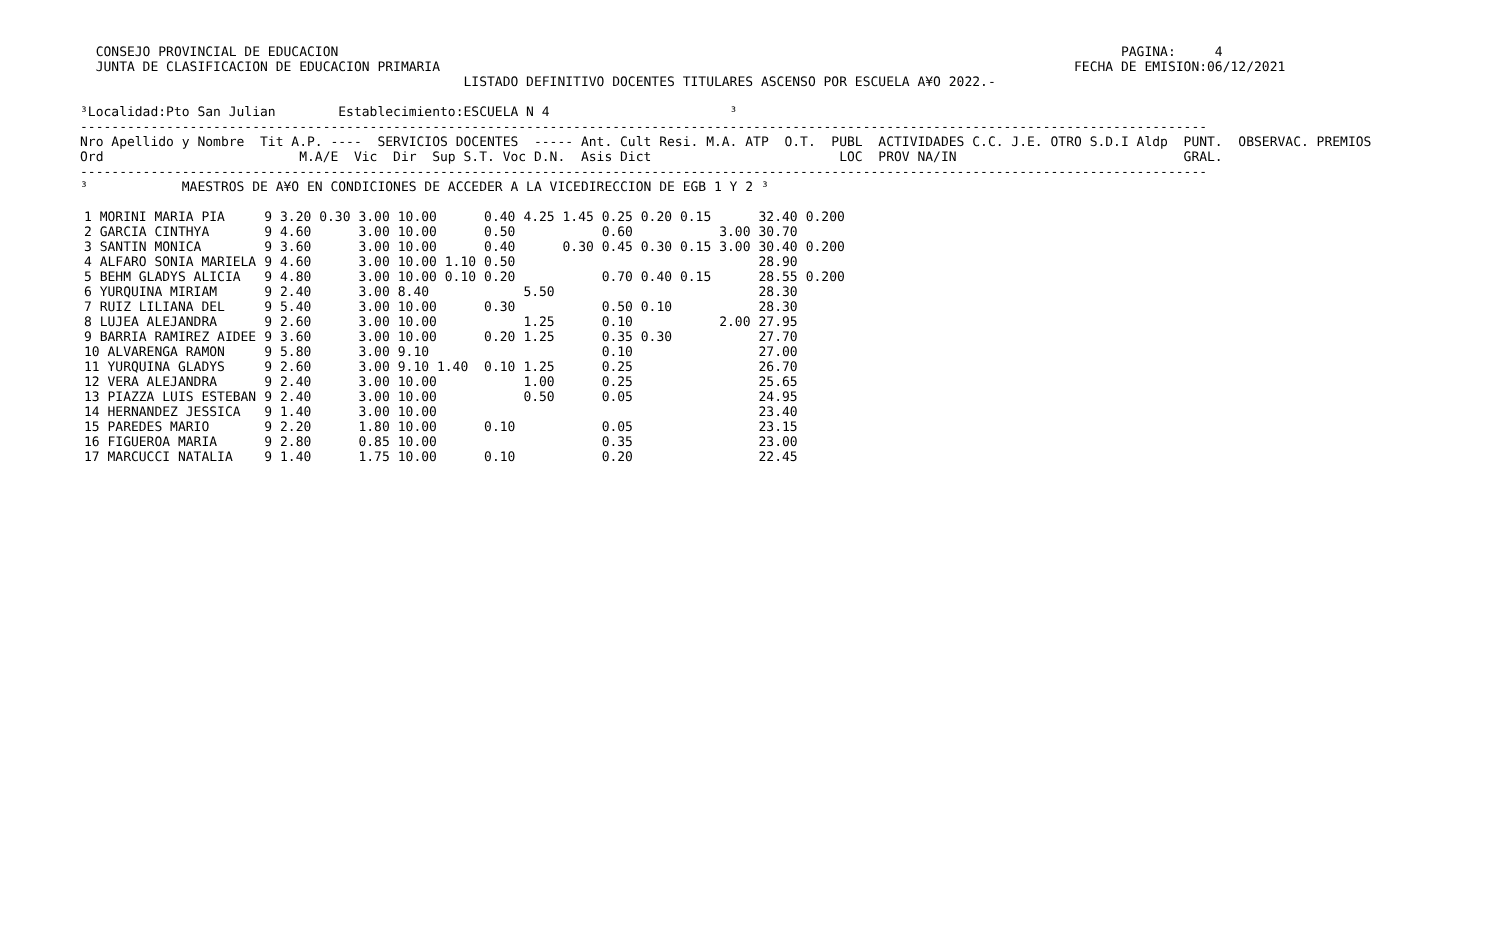CONSEJO PROVINCIAL DE EDUCACION                                                                                                    PAGINA:     4
  JUNTA DE CLASIFICACION DE EDUCACION PRIMARIA                                                                                 FECHA DE EMISION:06/12/2021
                                                 LISTADO DEFINITIVO DOCENTES TITULARES ASCENSO POR ESCUELA A¥O 2022.-

³Localidad:Pto San Julian        Establecimiento:ESCUELA N 4                       ³
------------------------------------------------------------------------------------------------------------------------------------------------
Nro Apellido y Nombre  Tit A.P. ----  SERVICIOS DOCENTES  ----- Ant. Cult Resi. M.A. ATP  O.T.  PUBL  ACTIVIDADES C.C. J.E. OTRO S.D.I Aldp  PUNT.  OBSERVAC. PREMIOS
Ord                         M.A/E  Vic  Dir  Sup S.T. Voc D.N.  Asis Dict                        LOC  PROV NA/IN                             GRAL.
------------------------------------------------------------------------------------------------------------------------------------------------
³            MAESTROS DE A¥O EN CONDICIONES DE ACCEDER A LA VICEDIRECCION DE EGB 1 Y 2 ³
| 1 MORINI MARIA PIA | 9 | 3.20 0.30 | 3.00 | 10.00 | 0.40 | 4.25 1.45 0.25 0.20 0.15 | | 32.40 | 0.200 |
| 2 GARCIA CINTHYA | 9 | 4.60 | 3.00 | 10.00 | 0.50 | 0.60 | 3.00 | 30.70 | |
| 3 SANTIN MONICA | 9 | 3.60 | 3.00 | 10.00 | 0.40 | 0.30 0.45 0.30 0.15 | 3.00 | 30.40 | 0.200 |
| 4 ALFARO SONIA MARIELA | 9 | 4.60 | 3.00 | 10.00 1.10 | 0.50 | | | 28.90 | |
| 5 BEHM GLADYS ALICIA | 9 | 4.80 | 3.00 | 10.00 0.10 | 0.20 | 0.70 0.40 0.15 | | 28.55 | 0.200 |
| 6 YURQUINA MIRIAM | 9 | 2.40 | 3.00 | 8.40 | | 5.50 | | 28.30 | |
| 7 RUIZ LILIANA DEL | 9 | 5.40 | 3.00 | 10.00 | 0.30 | 0.50 0.10 | | 28.30 | |
| 8 LUJEA ALEJANDRA | 9 | 2.60 | 3.00 | 10.00 | | 1.25 0.10 | 2.00 | 27.95 | |
| 9 BARRIA RAMIREZ AIDEE | 9 | 3.60 | 3.00 | 10.00 | 0.20 | 1.25 0.35 0.30 | | 27.70 | |
| 10 ALVARENGA RAMON | 9 | 5.80 | 3.00 | 9.10 | | 0.10 | | 27.00 | |
| 11 YURQUINA GLADYS | 9 | 2.60 | 3.00 | 9.10 1.40 | 0.10 | 1.25 0.25 | | 26.70 | |
| 12 VERA ALEJANDRA | 9 | 2.40 | 3.00 | 10.00 | | 1.00 0.25 | | 25.65 | |
| 13 PIAZZA LUIS ESTEBAN | 9 | 2.40 | 3.00 | 10.00 | | 0.50 0.05 | | 24.95 | |
| 14 HERNANDEZ JESSICA | 9 | 1.40 | 3.00 | 10.00 | | | | 23.40 | |
| 15 PAREDES MARIO | 9 | 2.20 | 1.80 | 10.00 | 0.10 | 0.05 | | 23.15 | |
| 16 FIGUEROA MARIA | 9 | 2.80 | 0.85 | 10.00 | | 0.35 | | 23.00 | |
| 17 MARCUCCI NATALIA | 9 | 1.40 | 1.75 | 10.00 | 0.10 | 0.20 | | 22.45 | |